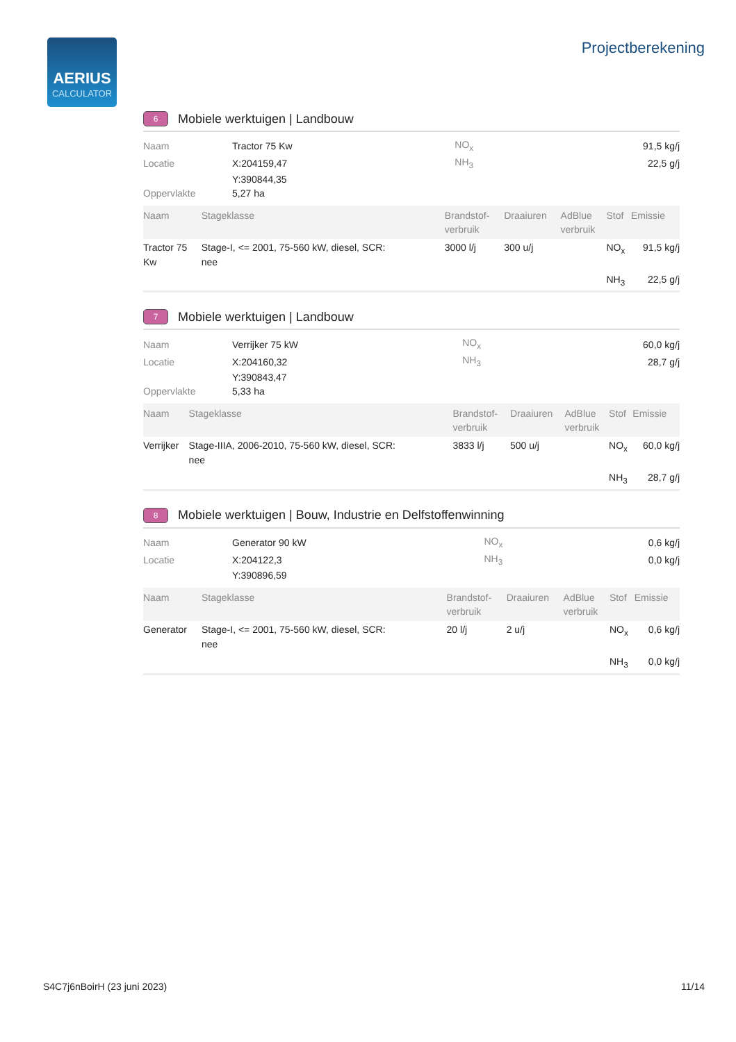AERIUS
CALCULATOR
Projectberekening
6 Mobiele werktuigen | Landbouw
| Naam | Tractor 75 Kw | NO<sub>x</sub> | 91,5 kg/j |
| Locatie | X:204159,47 | NH<sub>3</sub> | 22,5 g/j |
| | Y:390844,35 | | |
| Oppervlakte | 5,27 ha | | |
| Naam | Stageklasse | Brandstof- verbruik | Draaiuren | AdBlue verbruik | Stof | Emissie |
| --- | --- | --- | --- | --- | --- | --- |
| Tractor 75 Kw | Stage-I, <= 2001, 75-560 kW, diesel, SCR: nee | 3000 l/j | 300 u/j | | NO<sub>x</sub> | 91,5 kg/j |
| | | | | | NH<sub>3</sub> | 22,5 g/j |
7 Mobiele werktuigen | Landbouw
| Naam | Verrijker 75 kW | NO<sub>x</sub> | 60,0 kg/j |
| Locatie | X:204160,32 | NH<sub>3</sub> | 28,7 g/j |
| | Y:390843,47 | | |
| Oppervlakte | 5,33 ha | | |
| Naam | Stageklasse | Brandstof- verbruik | Draaiuren | AdBlue verbruik | Stof | Emissie |
| --- | --- | --- | --- | --- | --- | --- |
| Verrijker | Stage-IIIA, 2006-2010, 75-560 kW, diesel, SCR: nee | 3833 l/j | 500 u/j | | NO<sub>x</sub> | 60,0 kg/j |
| | | | | | NH<sub>3</sub> | 28,7 g/j |
8 Mobiele werktuigen | Bouw, Industrie en Delfstoffenwinning
| Naam | Generator 90 kW | NO<sub>x</sub> | 0,6 kg/j |
| Locatie | X:204122,3 | NH<sub>3</sub> | 0,0 kg/j |
| | Y:390896,59 | | |
| Naam | Stageklasse | Brandstof- verbruik | Draaiuren | AdBlue verbruik | Stof | Emissie |
| --- | --- | --- | --- | --- | --- | --- |
| Generator | Stage-I, <= 2001, 75-560 kW, diesel, SCR: nee | 20 l/j | 2 u/j | | NO<sub>x</sub> | 0,6 kg/j |
| | | | | | NH<sub>3</sub> | 0,0 kg/j |
S4C7j6nBoirH (23 juni 2023) 11/14